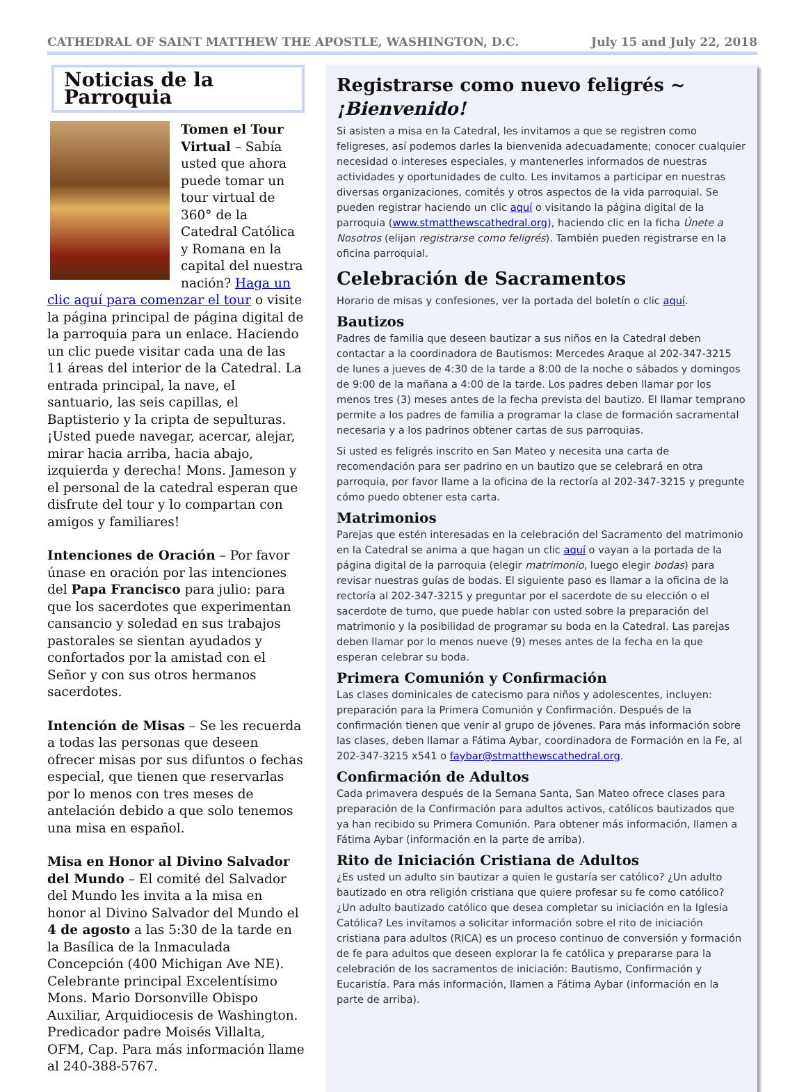CATHEDRAL OF SAINT MATTHEW THE APOSTLE, WASHINGTON, D.C. July 15 and July 22, 2018
Noticias de la Parroquia
Tomen el Tour Virtual – Sabía usted que ahora puede tomar un tour virtual de 360° de la Catedral Católica y Romana en la capital del nuestra nación? Haga un clic aquí para comenzar el tour o visite la página principal de página digital de la parroquia para un enlace. Haciendo un clic puede visitar cada una de las 11 áreas del interior de la Catedral. La entrada principal, la nave, el santuario, las seis capillas, el Baptisterio y la cripta de sepulturas. ¡Usted puede navegar, acercar, alejar, mirar hacia arriba, hacia abajo, izquierda y derecha! Mons. Jameson y el personal de la catedral esperan que disfrute del tour y lo compartan con amigos y familiares!
Intenciones de Oración – Por favor únase en oración por las intenciones del Papa Francisco para julio: para que los sacerdotes que experimentan cansancio y soledad en sus trabajos pastorales se sientan ayudados y confortados por la amistad con el Señor y con sus otros hermanos sacerdotes.
Intención de Misas – Se les recuerda a todas las personas que deseen ofrecer misas por sus difuntos o fechas especial, que tienen que reservarlas por lo menos con tres meses de antelación debido a que solo tenemos una misa en español.
Misa en Honor al Divino Salvador del Mundo – El comité del Salvador del Mundo les invita a la misa en honor al Divino Salvador del Mundo el 4 de agosto a las 5:30 de la tarde en la Basílica de la Inmaculada Concepción (400 Michigan Ave NE). Celebrante principal Excelentísimo Mons. Mario Dorsonville Obispo Auxiliar, Arquidiocesis de Washington. Predicador padre Moisés Villalta, OFM, Cap. Para más información llame al 240-388-5767.
Registrarse como nuevo feligrés ~ ¡Bienvenido!
Si asisten a misa en la Catedral, les invitamos a que se registren como feligreses, así podemos darles la bienvenida adecuadamente; conocer cualquier necesidad o intereses especiales, y mantenerles informados de nuestras actividades y oportunidades de culto. Les invitamos a participar en nuestras diversas organizaciones, comités y otros aspectos de la vida parroquial. Se pueden registrar haciendo un clic aquí o visitando la página digital de la parroquia (www.stmatthewscathedral.org), haciendo clic en la ficha Únete a Nosotros (elijan registrarse como feligrés). También pueden registrarse en la oficina parroquial.
Celebración de Sacramentos
Horario de misas y confesiones, ver la portada del boletín o clic aquí.
Bautizos
Padres de familia que deseen bautizar a sus niños en la Catedral deben contactar a la coordinadora de Bautismos: Mercedes Araque al 202-347-3215 de lunes a jueves de 4:30 de la tarde a 8:00 de la noche o sábados y domingos de 9:00 de la mañana a 4:00 de la tarde. Los padres deben llamar por los menos tres (3) meses antes de la fecha prevista del bautizo. El llamar temprano permite a los padres de familia a programar la clase de formación sacramental necesaria y a los padrinos obtener cartas de sus parroquias.
Si usted es feligrés inscrito en San Mateo y necesita una carta de recomendación para ser padrino en un bautizo que se celebrará en otra parroquia, por favor llame a la oficina de la rectoría al 202-347-3215 y pregunte cómo puedo obtener esta carta.
Matrimonios
Parejas que estén interesadas en la celebración del Sacramento del matrimonio en la Catedral se anima a que hagan un clic aquí o vayan a la portada de la página digital de la parroquia (elegir matrimonio, luego elegir bodas) para revisar nuestras guías de bodas. El siguiente paso es llamar a la oficina de la rectoría al 202-347-3215 y preguntar por el sacerdote de su elección o el sacerdote de turno, que puede hablar con usted sobre la preparación del matrimonio y la posibilidad de programar su boda en la Catedral. Las parejas deben llamar por lo menos nueve (9) meses antes de la fecha en la que esperan celebrar su boda.
Primera Comunión y Confirmación
Las clases dominicales de catecismo para niños y adolescentes, incluyen: preparación para la Primera Comunión y Confirmación. Después de la confirmación tienen que venir al grupo de jóvenes. Para más información sobre las clases, deben llamar a Fátima Aybar, coordinadora de Formación en la Fe, al 202-347-3215 x541 o faybar@stmatthewscathedral.org.
Confirmación de Adultos
Cada primavera después de la Semana Santa, San Mateo ofrece clases para preparación de la Confirmación para adultos activos, católicos bautizados que ya han recibido su Primera Comunión. Para obtener más información, llamen a Fátima Aybar (información en la parte de arriba).
Rito de Iniciación Cristiana de Adultos
¿Es usted un adulto sin bautizar a quien le gustaría ser católico? ¿Un adulto bautizado en otra religión cristiana que quiere profesar su fe como católico? ¿Un adulto bautizado católico que desea completar su iniciación en la Iglesia Católica? Les invitamos a solicitar información sobre el rito de iniciación cristiana para adultos (RICA) es un proceso continuo de conversión y formación de fe para adultos que deseen explorar la fe católica y prepararse para la celebración de los sacramentos de iniciación: Bautismo, Confirmación y Eucaristía. Para más información, llamen a Fátima Aybar (información en la parte de arriba).